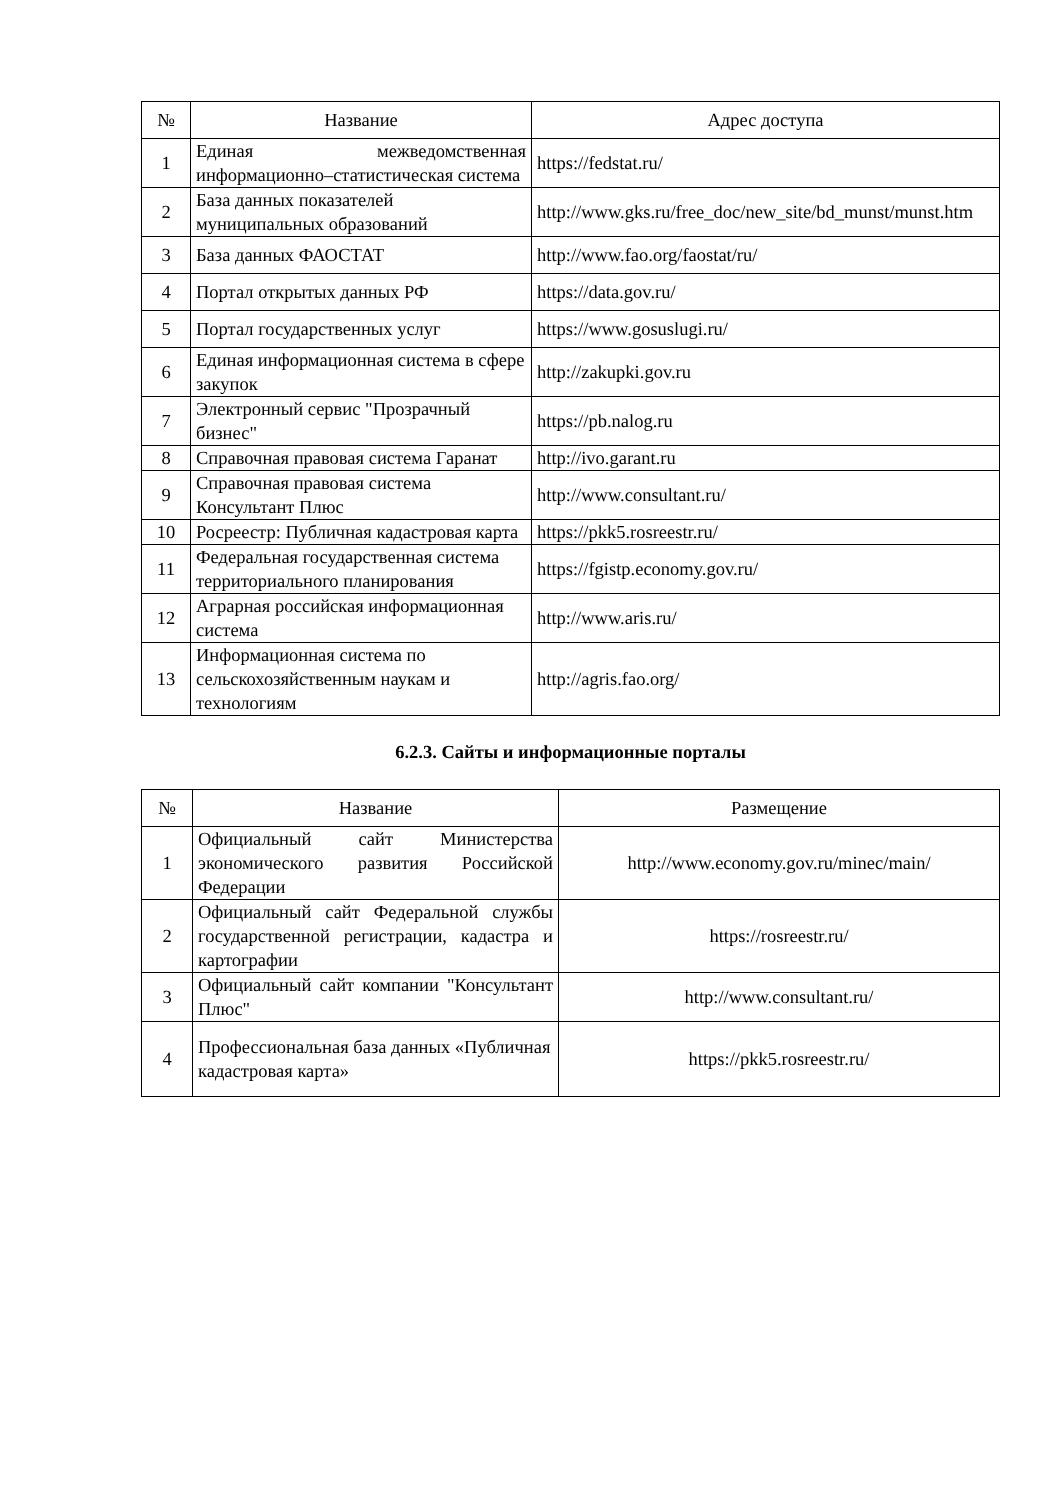| № | Название | Адрес доступа |
| --- | --- | --- |
| 1 | Единая межведомственная информационно–статистическая система | https://fedstat.ru/ |
| 2 | База данных показателей муниципальных образований | http://www.gks.ru/free_doc/new_site/bd_munst/munst.htm |
| 3 | База данных ФАОСТАТ | http://www.fao.org/faostat/ru/ |
| 4 | Портал открытых данных РФ | https://data.gov.ru/ |
| 5 | Портал государственных услуг | https://www.gosuslugi.ru/ |
| 6 | Единая информационная система в сфере закупок | http://zakupki.gov.ru |
| 7 | Электронный сервис "Прозрачный бизнес" | https://pb.nalog.ru |
| 8 | Справочная правовая система Гаранат | http://ivo.garant.ru |
| 9 | Справочная правовая система Консультант Плюс | http://www.consultant.ru/ |
| 10 | Росреестр: Публичная кадастровая карта | https://pkk5.rosreestr.ru/ |
| 11 | Федеральная государственная система территориального планирования | https://fgistp.economy.gov.ru/ |
| 12 | Аграрная российская информационная система | http://www.aris.ru/ |
| 13 | Информационная система по сельскохозяйственным наукам и технологиям | http://agris.fao.org/ |
6.2.3. Сайты и информационные порталы
| № | Название | Размещение |
| --- | --- | --- |
| 1 | Официальный сайт Министерства экономического развития Российской Федерации | http://www.economy.gov.ru/minec/main/ |
| 2 | Официальный сайт Федеральной службы государственной регистрации, кадастра и картографии | https://rosreestr.ru/ |
| 3 | Официальный сайт компании "Консультант Плюс" | http://www.consultant.ru/ |
| 4 | Профессиональная база данных «Публичная кадастровая карта» | https://pkk5.rosreestr.ru/ |